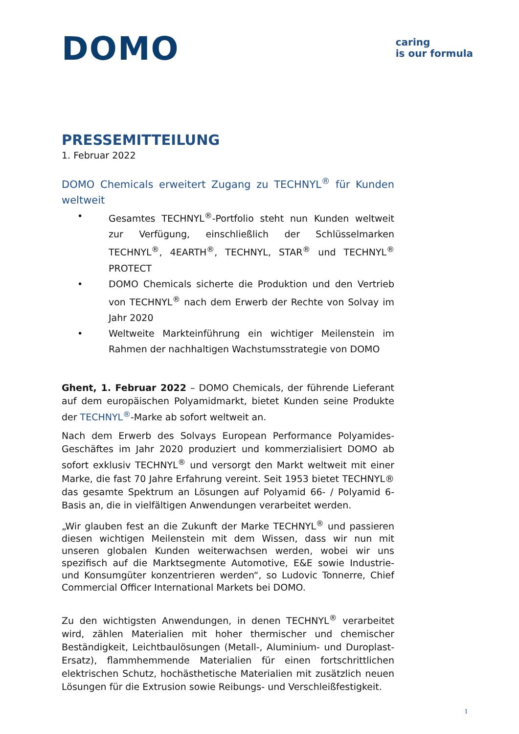DOMO
caring
is our formula
PRESSEMITTEILUNG
1. Februar 2022
DOMO Chemicals erweitert Zugang zu TECHNYL<sup>®</sup> für Kunden weltweit
• Gesamtes TECHNYL<sup>®</sup>-Portfolio steht nun Kunden weltweit zur Verfügung, einschließlich der Schlüsselmarken TECHNYL<sup>®</sup>, 4EARTH<sup>®</sup>, TECHNYL, STAR<sup>®</sup> und TECHNYL<sup>®</sup> PROTECT
• DOMO Chemicals sicherte die Produktion und den Vertrieb von TECHNYL<sup>®</sup> nach dem Erwerb der Rechte von Solvay im Jahr 2020
• Weltweite Markteinführung ein wichtiger Meilenstein im Rahmen der nachhaltigen Wachstumsstrategie von DOMO
Ghent, 1. Februar 2022 – DOMO Chemicals, der führende Lieferant auf dem europäischen Polyamidmarkt, bietet Kunden seine Produkte der TECHNYL<sup>®</sup>-Marke ab sofort weltweit an.
Nach dem Erwerb des Solvays European Performance Polyamides-Geschäftes im Jahr 2020 produziert und kommerzialisiert DOMO ab sofort exklusiv TECHNYL<sup>®</sup> und versorgt den Markt weltweit mit einer Marke, die fast 70 Jahre Erfahrung vereint. Seit 1953 bietet TECHNYL® das gesamte Spektrum an Lösungen auf Polyamid 66- / Polyamid 6-Basis an, die in vielfältigen Anwendungen verarbeitet werden.
„Wir glauben fest an die Zukunft der Marke TECHNYL<sup>®</sup> und passieren diesen wichtigen Meilenstein mit dem Wissen, dass wir nun mit unseren globalen Kunden weiterwachsen werden, wobei wir uns spezifisch auf die Marktsegmente Automotive, E&E sowie Industrie- und Konsumgüter konzentrieren werden“, so Ludovic Tonnerre, Chief Commercial Officer International Markets bei DOMO.
Zu den wichtigsten Anwendungen, in denen TECHNYL<sup>®</sup> verarbeitet wird, zählen Materialien mit hoher thermischer und chemischer Beständigkeit, Leichtbaulösungen (Metall-, Aluminium- und Duroplast-Ersatz), flammhemmende Materialien für einen fortschrittlichen elektrischen Schutz, hochästhetische Materialien mit zusätzlich neuen Lösungen für die Extrusion sowie Reibungs- und Verschleißfestigkeit.
1